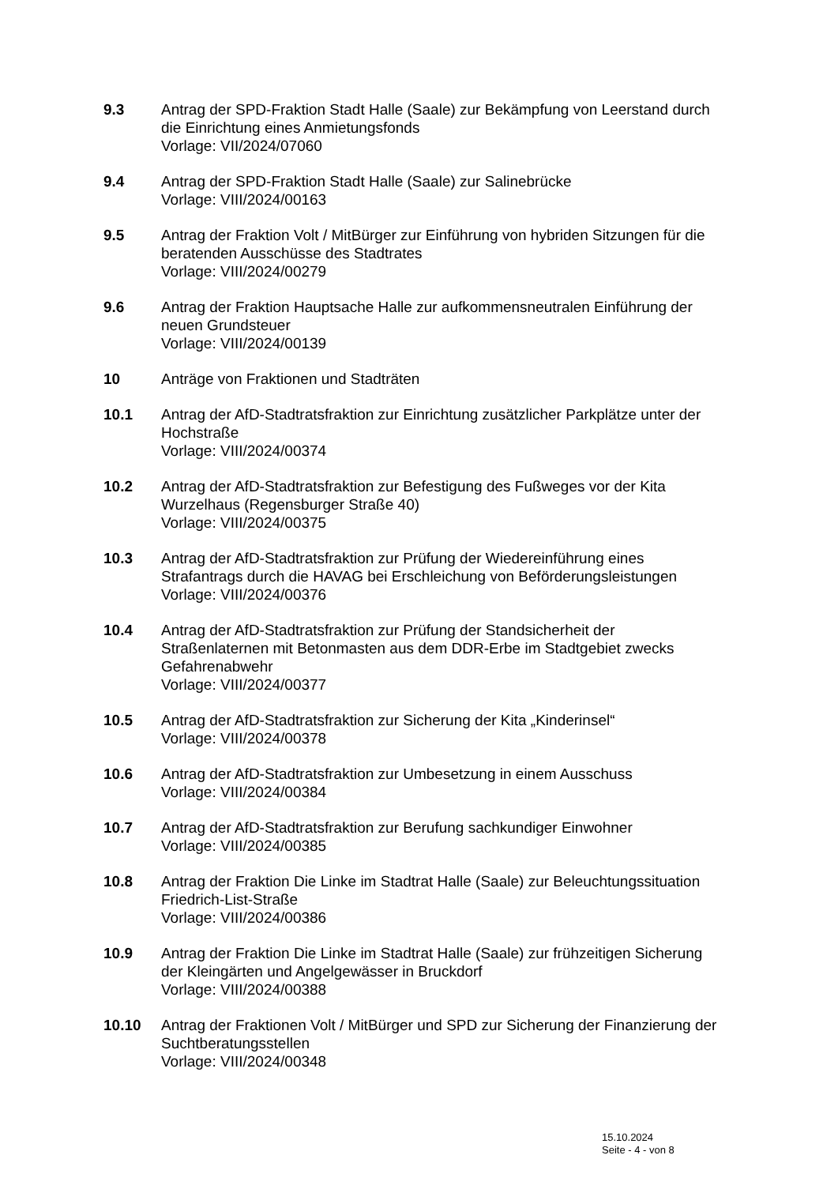9.3 Antrag der SPD-Fraktion Stadt Halle (Saale) zur Bekämpfung von Leerstand durch die Einrichtung eines Anmietungsfonds
Vorlage: VII/2024/07060
9.4 Antrag der SPD-Fraktion Stadt Halle (Saale) zur Salinebrücke
Vorlage: VIII/2024/00163
9.5 Antrag der Fraktion Volt / MitBürger zur Einführung von hybriden Sitzungen für die beratenden Ausschüsse des Stadtrates
Vorlage: VIII/2024/00279
9.6 Antrag der Fraktion Hauptsache Halle zur aufkommensneutralen Einführung der neuen Grundsteuer
Vorlage: VIII/2024/00139
10 Anträge von Fraktionen und Stadträten
10.1 Antrag der AfD-Stadtratsfraktion zur Einrichtung zusätzlicher Parkplätze unter der Hochstraße
Vorlage: VIII/2024/00374
10.2 Antrag der AfD-Stadtratsfraktion zur Befestigung des Fußweges vor der Kita Wurzelhaus (Regensburger Straße 40)
Vorlage: VIII/2024/00375
10.3 Antrag der AfD-Stadtratsfraktion zur Prüfung der Wiedereinführung eines Strafantrags durch die HAVAG bei Erschleichung von Beförderungsleistungen
Vorlage: VIII/2024/00376
10.4 Antrag der AfD-Stadtratsfraktion zur Prüfung der Standsicherheit der Straßenlaternen mit Betonmasten aus dem DDR-Erbe im Stadtgebiet zwecks Gefahrenabwehr
Vorlage: VIII/2024/00377
10.5 Antrag der AfD-Stadtratsfraktion zur Sicherung der Kita „Kinderinsel“
Vorlage: VIII/2024/00378
10.6 Antrag der AfD-Stadtratsfraktion zur Umbesetzung in einem Ausschuss
Vorlage: VIII/2024/00384
10.7 Antrag der AfD-Stadtratsfraktion zur Berufung sachkundiger Einwohner
Vorlage: VIII/2024/00385
10.8 Antrag der Fraktion Die Linke im Stadtrat Halle (Saale) zur Beleuchtungssituation Friedrich-List-Straße
Vorlage: VIII/2024/00386
10.9 Antrag der Fraktion Die Linke im Stadtrat Halle (Saale) zur frühzeitigen Sicherung der Kleingärten und Angelgewässer in Bruckdorf
Vorlage: VIII/2024/00388
10.10 Antrag der Fraktionen Volt / MitBürger und SPD zur Sicherung der Finanzierung der Suchtberatungsstellen
Vorlage: VIII/2024/00348
15.10.2024
Seite - 4 - von 8